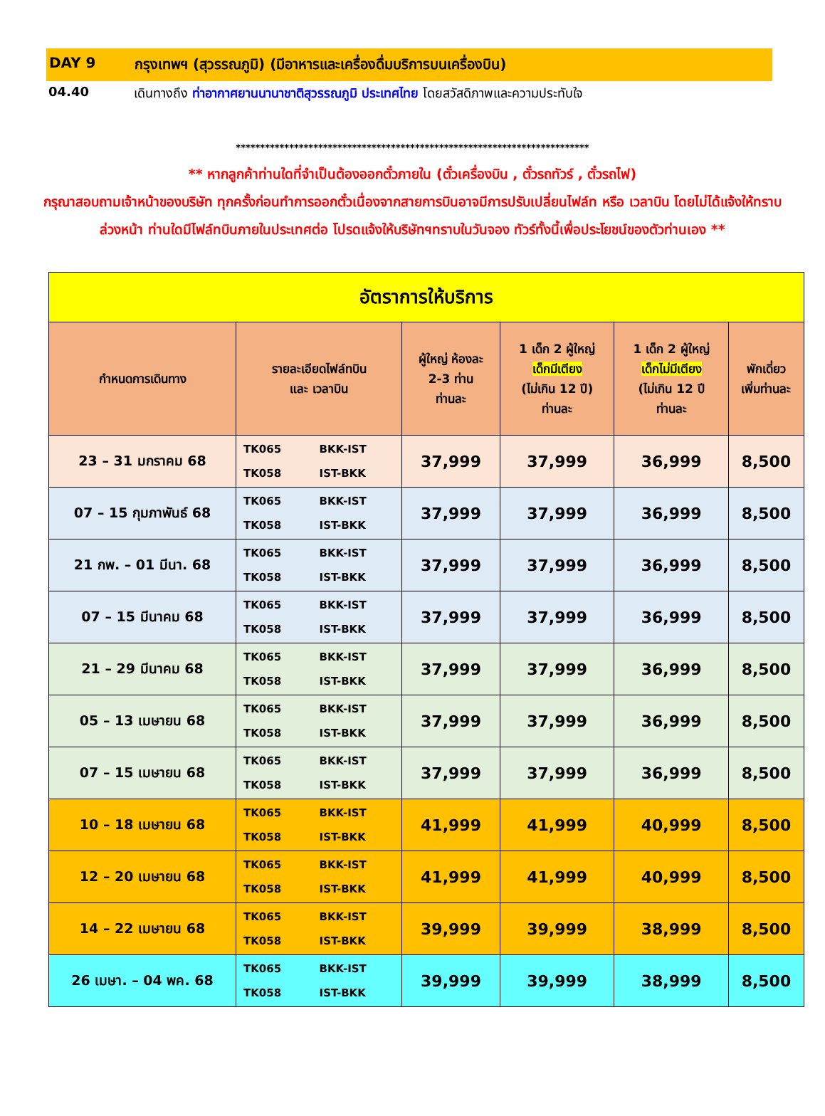DAY 9 กรุงเทพฯ (สุวรรณภูมิ) (มีอาหารและเครื่องดื่มบริการบนเครื่องบิน)
04.40 เดินทางถึง ท่าอากาศยานนานาชาติสุวรรณภูมิ ประเทศไทย โดยสวัสดิภาพและความประทับใจ
*************************************************************************
** หากลูกค้าท่านใดที่จำเป็นต้องออกตั๋วภายใน (ตั๋วเครื่องบิน , ตั๋วรถทัวร์ , ตั๋วรถไฟ)
กรุณาสอบถามเจ้าหน้าของบริษัท ทุกครั้งก่อนทำการออกตั๋วเนื่องจากสายการบินอาจมีการปรับเปลี่ยนไฟล์ท หรือ เวลาบิน โดยไม่ได้แจ้งให้ทราบล่วงหน้า ท่านใดมีไฟล์ทบินภายในประเทศต่อ โปรดแจ้งให้บริษัทฯทราบในวันจอง ทัวร์ทั้งนี้เพื่อประโยชน์ของตัวท่านเอง **
| อัตราการให้บริการ | | | | | | |
| --- | --- | --- | --- | --- | --- | --- |
| กำหนดการเดินทาง | รายละเอียดไฟล์ทบิน และ เวลาบิน | | ผู้ใหญ่ ห้องละ 2-3 ท่าน ท่านละ | 1 เด็ก 2 ผู้ใหญ่ เด็กมีเตียง (ไม่เกิน 12 ปี) ท่านละ | 1 เด็ก 2 ผู้ใหญ่ เด็กไม่มีเตียง (ไม่เกิน 12 ปี ท่านละ | พักเดี่ยว เพิ่มท่านละ |
| 23 – 31 มกราคม 68 | TK065 TK058 | BKK-IST IST-BKK | 37,999 | 37,999 | 36,999 | 8,500 |
| 07 – 15 กุมภาพันธ์ 68 | TK065 TK058 | BKK-IST IST-BKK | 37,999 | 37,999 | 36,999 | 8,500 |
| 21 กพ. – 01 มีนา. 68 | TK065 TK058 | BKK-IST IST-BKK | 37,999 | 37,999 | 36,999 | 8,500 |
| 07 – 15 มีนาคม 68 | TK065 TK058 | BKK-IST IST-BKK | 37,999 | 37,999 | 36,999 | 8,500 |
| 21 – 29 มีนาคม 68 | TK065 TK058 | BKK-IST IST-BKK | 37,999 | 37,999 | 36,999 | 8,500 |
| 05 – 13 เมษายน 68 | TK065 TK058 | BKK-IST IST-BKK | 37,999 | 37,999 | 36,999 | 8,500 |
| 07 – 15 เมษายน 68 | TK065 TK058 | BKK-IST IST-BKK | 37,999 | 37,999 | 36,999 | 8,500 |
| 10 – 18 เมษายน 68 | TK065 TK058 | BKK-IST IST-BKK | 41,999 | 41,999 | 40,999 | 8,500 |
| 12 – 20 เมษายน 68 | TK065 TK058 | BKK-IST IST-BKK | 41,999 | 41,999 | 40,999 | 8,500 |
| 14 – 22 เมษายน 68 | TK065 TK058 | BKK-IST IST-BKK | 39,999 | 39,999 | 38,999 | 8,500 |
| 26 เมษา. – 04 พค. 68 | TK065 TK058 | BKK-IST IST-BKK | 39,999 | 39,999 | 38,999 | 8,500 |